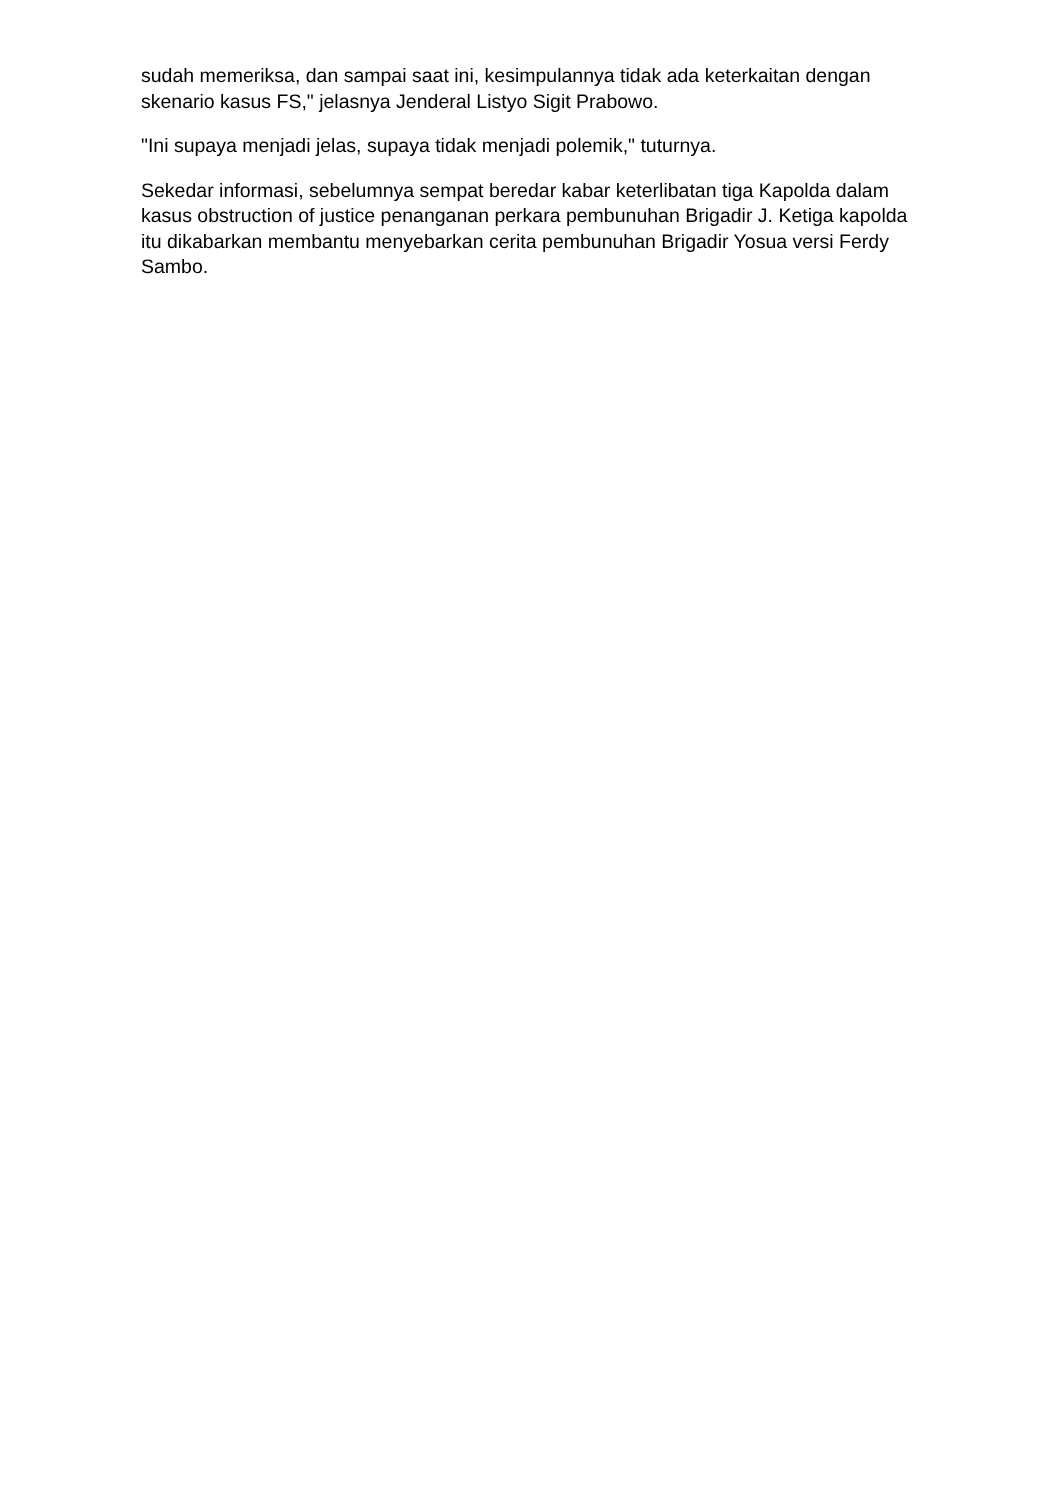sudah memeriksa, dan sampai saat ini, kesimpulannya tidak ada keterkaitan dengan skenario kasus FS," jelasnya Jenderal Listyo Sigit Prabowo.
"Ini supaya menjadi jelas, supaya tidak menjadi polemik," tuturnya.
Sekedar informasi, sebelumnya sempat beredar kabar keterlibatan tiga Kapolda dalam kasus obstruction of justice penanganan perkara pembunuhan Brigadir J. Ketiga kapolda itu dikabarkan membantu menyebarkan cerita pembunuhan Brigadir Yosua versi Ferdy Sambo.